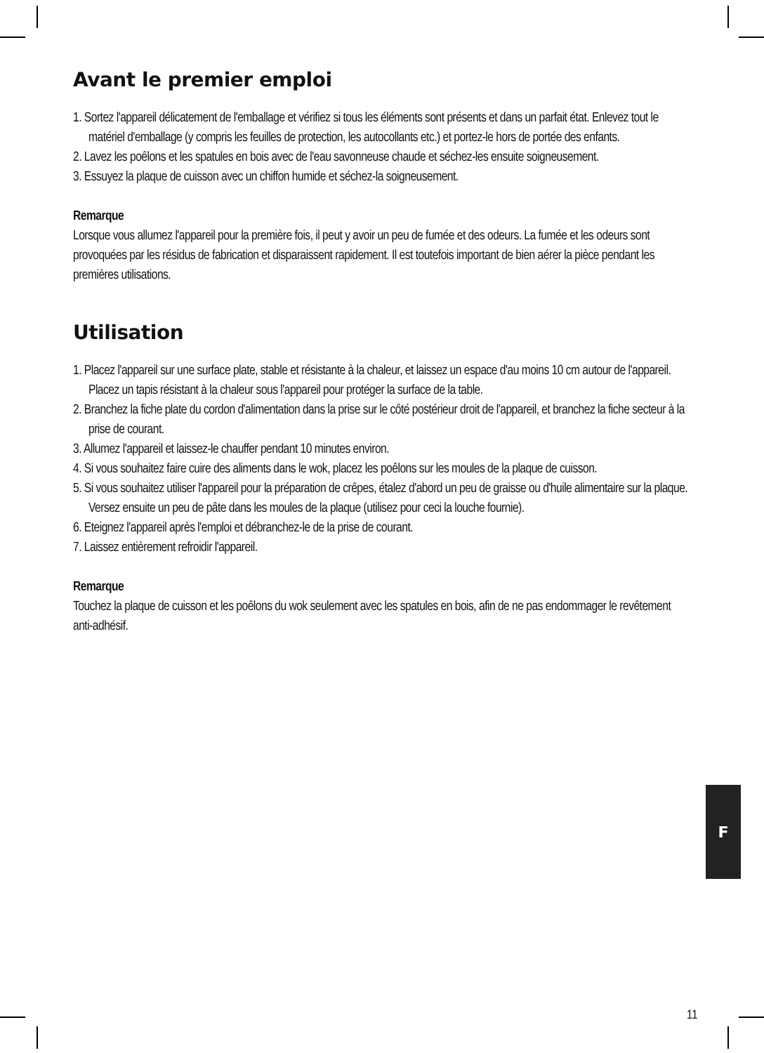Avant le premier emploi
1. Sortez l'appareil délicatement de l'emballage et vérifiez si tous les éléments sont présents et dans un parfait état. Enlevez tout le matériel d'emballage (y compris les feuilles de protection, les autocollants etc.) et portez-le hors de portée des enfants.
2. Lavez les poêlons et les spatules en bois avec de l'eau savonneuse chaude et séchez-les ensuite soigneusement.
3. Essuyez la plaque de cuisson avec un chiffon humide et séchez-la soigneusement.
Remarque
Lorsque vous allumez l'appareil pour la première fois, il peut y avoir un peu de fumée et des odeurs. La fumée et les odeurs sont provoquées par les résidus de fabrication et disparaissent rapidement. Il est toutefois important de bien aérer la pièce pendant les premières utilisations.
Utilisation
1. Placez l'appareil sur une surface plate, stable et résistante à la chaleur, et laissez un espace d'au moins 10 cm autour de l'appareil. Placez un tapis résistant à la chaleur sous l'appareil pour protéger la surface de la table.
2. Branchez la fiche plate du cordon d'alimentation dans la prise sur le côté postérieur droit de l'appareil, et branchez la fiche secteur à la prise de courant.
3. Allumez l'appareil et laissez-le chauffer pendant 10 minutes environ.
4. Si vous souhaitez faire cuire des aliments dans le wok, placez les poêlons sur les moules de la plaque de cuisson.
5. Si vous souhaitez utiliser l'appareil pour la préparation de crêpes, étalez d'abord un peu de graisse ou d'huile alimentaire sur la plaque. Versez ensuite un peu de pâte dans les moules de la plaque (utilisez pour ceci la louche fournie).
6. Eteignez l'appareil après l'emploi et débranchez-le de la prise de courant.
7. Laissez entièrement refroidir l'appareil.
Remarque
Touchez la plaque de cuisson et les poêlons du wok seulement avec les spatules en bois, afin de ne pas endommager le revêtement anti-adhésif.
F
11